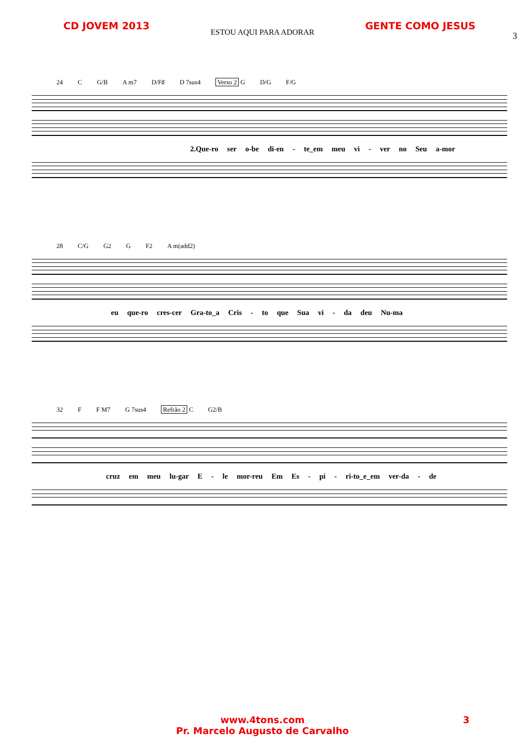CD JOVEM 2013 GENTE COMO JESUS
ESTOU AQUI PARA ADORAR
3
24 C G/B A m7 D/F♯ D 7sus4 Verso 2 G D/G F/G
2.Que-ro ser o-be di-en - te_em meu vi - ver no Seu a-mor
28 C/G G2 G F2 A m(add2)
eu que-ro cres-cer Gra-to_a Cris - to que Sua vi - da deu Nu-ma
32 F F M7 G 7sus4 Refrão 2 C G2/B
cruz em meu lu-gar E - le mor-reu Em Es - pí - ri-to_e_em ver-da - de
www.4tons.com
Pr. Marcelo Augusto de Carvalho
3